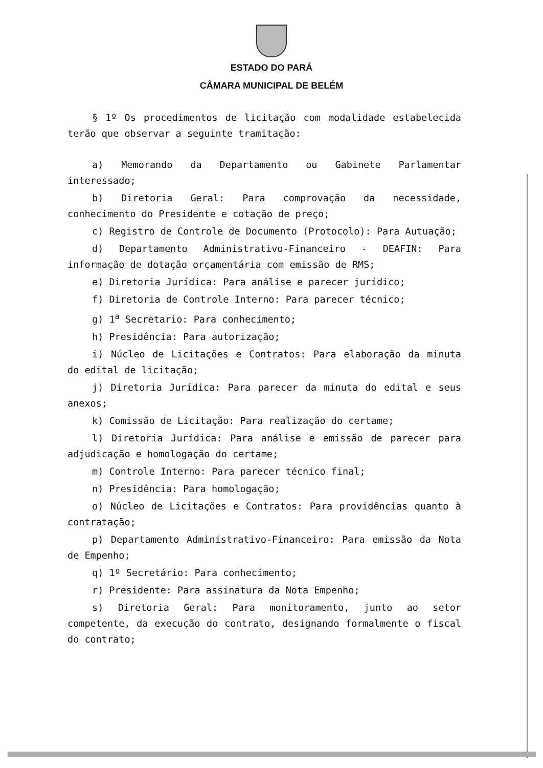ESTADO DO PARÁ
CÂMARA MUNICIPAL DE BELÉM
§ 1º Os procedimentos de licitação com modalidade estabelecida terão que observar a seguinte tramitação:
a) Memorando da Departamento ou Gabinete Parlamentar interessado;
b) Diretoria Geral: Para comprovação da necessidade, conhecimento do Presidente e cotação de preço;
c) Registro de Controle de Documento (Protocolo): Para Autuação;
d) Departamento Administrativo-Financeiro - DEAFIN: Para informação de dotação orçamentária com emissão de RMS;
e) Diretoria Jurídica: Para análise e parecer jurídico;
f) Diretoria de Controle Interno: Para parecer técnico;
g) 1<sup>a</sup> Secretario: Para conhecimento;
h) Presidência: Para autorização;
i) Núcleo de Licitações e Contratos: Para elaboração da minuta do edital de licitação;
j) Diretoria Jurídica: Para parecer da minuta do edital e seus anexos;
k) Comissão de Licitação: Para realização do certame;
l) Diretoria Jurídica: Para análise e emissão de parecer para adjudicação e homologação do certame;
m) Controle Interno: Para parecer técnico final;
n) Presidência: Para homologação;
o) Núcleo de Licitações e Contratos: Para providências quanto à contratação;
p) Departamento Administrativo-Financeiro: Para emissão da Nota de Empenho;
q) 1º Secretário: Para conhecimento;
r) Presidente: Para assinatura da Nota Empenho;
s) Diretoria Geral: Para monitoramento, junto ao setor competente, da execução do contrato, designando formalmente o fiscal do contrato;